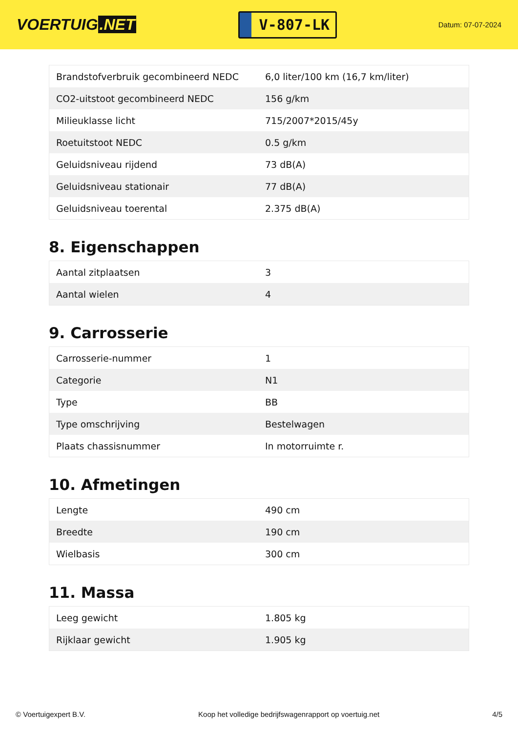VOERTUIG.NET
V-807-LK
Datum: 07-07-2024
| Brandstofverbruik gecombineerd NEDC | 6,0 liter/100 km (16,7 km/liter) |
| CO2-uitstoot gecombineerd NEDC | 156 g/km |
| Milieuklasse licht | 715/2007*2015/45y |
| Roetuitstoot NEDC | 0.5 g/km |
| Geluidsniveau rijdend | 73 dB(A) |
| Geluidsniveau stationair | 77 dB(A) |
| Geluidsniveau toerental | 2.375 dB(A) |
8. Eigenschappen
| Aantal zitplaatsen | 3 |
| Aantal wielen | 4 |
9. Carrosserie
| Carrosserie-nummer | 1 |
| Categorie | N1 |
| Type | BB |
| Type omschrijving | Bestelwagen |
| Plaats chassisnummer | In motorruimte r. |
10. Afmetingen
| Lengte | 490 cm |
| Breedte | 190 cm |
| Wielbasis | 300 cm |
11. Massa
| Leeg gewicht | 1.805 kg |
| Rijklaar gewicht | 1.905 kg |
© Voertuigexpert B.V. Koop het volledige bedrijfswagenrapport op voertuig.net 4/5